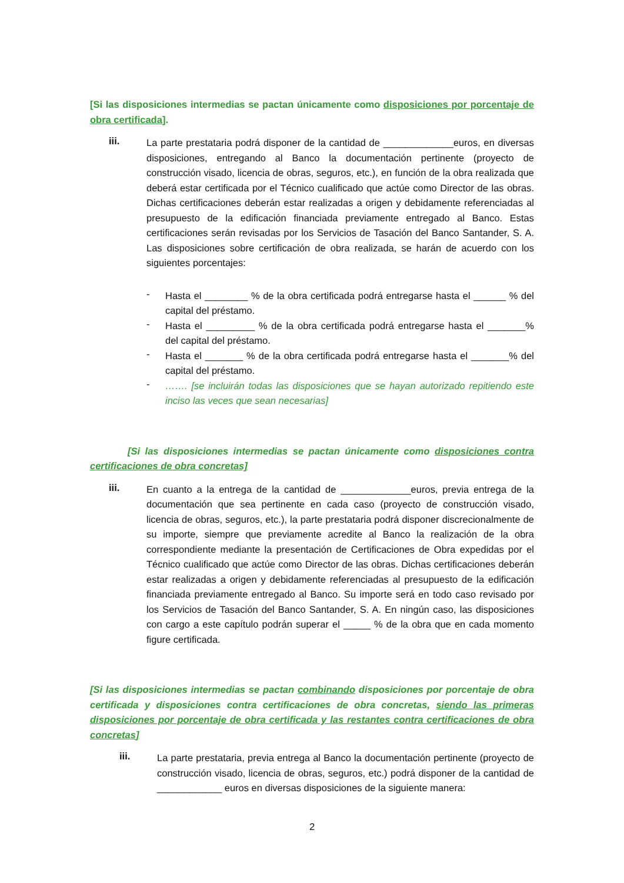[Si las disposiciones intermedias se pactan únicamente como disposiciones por porcentaje de obra certificada].
iii.
La parte prestataria podrá disponer de la cantidad de _____________euros, en diversas disposiciones, entregando al Banco la documentación pertinente (proyecto de construcción visado, licencia de obras, seguros, etc.), en función de la obra realizada que deberá estar certificada por el Técnico cualificado que actúe como Director de las obras. Dichas certificaciones deberán estar realizadas a origen y debidamente referenciadas al presupuesto de la edificación financiada previamente entregado al Banco. Estas certificaciones serán revisadas por los Servicios de Tasación del Banco Santander, S. A. Las disposiciones sobre certificación de obra realizada, se harán de acuerdo con los siguientes porcentajes:
-
Hasta el ________ % de la obra certificada podrá entregarse hasta el ______ % del capital del préstamo.
-
Hasta el _________ % de la obra certificada podrá entregarse hasta el _______% del capital del préstamo.
-
Hasta el _______ % de la obra certificada podrá entregarse hasta el _______% del capital del préstamo.
-
……. [se incluirán todas las disposiciones que se hayan autorizado repitiendo este inciso las veces que sean necesarias]
[Si las disposiciones intermedias se pactan únicamente como disposiciones contra certificaciones de obra concretas]
iii.
En cuanto a la entrega de la cantidad de _____________euros, previa entrega de la documentación que sea pertinente en cada caso (proyecto de construcción visado, licencia de obras, seguros, etc.), la parte prestataria podrá disponer discrecionalmente de su importe, siempre que previamente acredite al Banco la realización de la obra correspondiente mediante la presentación de Certificaciones de Obra expedidas por el Técnico cualificado que actúe como Director de las obras. Dichas certificaciones deberán estar realizadas a origen y debidamente referenciadas al presupuesto de la edificación financiada previamente entregado al Banco. Su importe será en todo caso revisado por los Servicios de Tasación del Banco Santander, S. A. En ningún caso, las disposiciones con cargo a este capítulo podrán superar el _____ % de la obra que en cada momento figure certificada.
[Si las disposiciones intermedias se pactan combinando disposiciones por porcentaje de obra certificada y disposiciones contra certificaciones de obra concretas, siendo las primeras disposiciones por porcentaje de obra certificada y las restantes contra certificaciones de obra concretas]
iii.
La parte prestataria, previa entrega al Banco la documentación pertinente (proyecto de construcción visado, licencia de obras, seguros, etc.) podrá disponer de la cantidad de ____________ euros en diversas disposiciones de la siguiente manera:
2